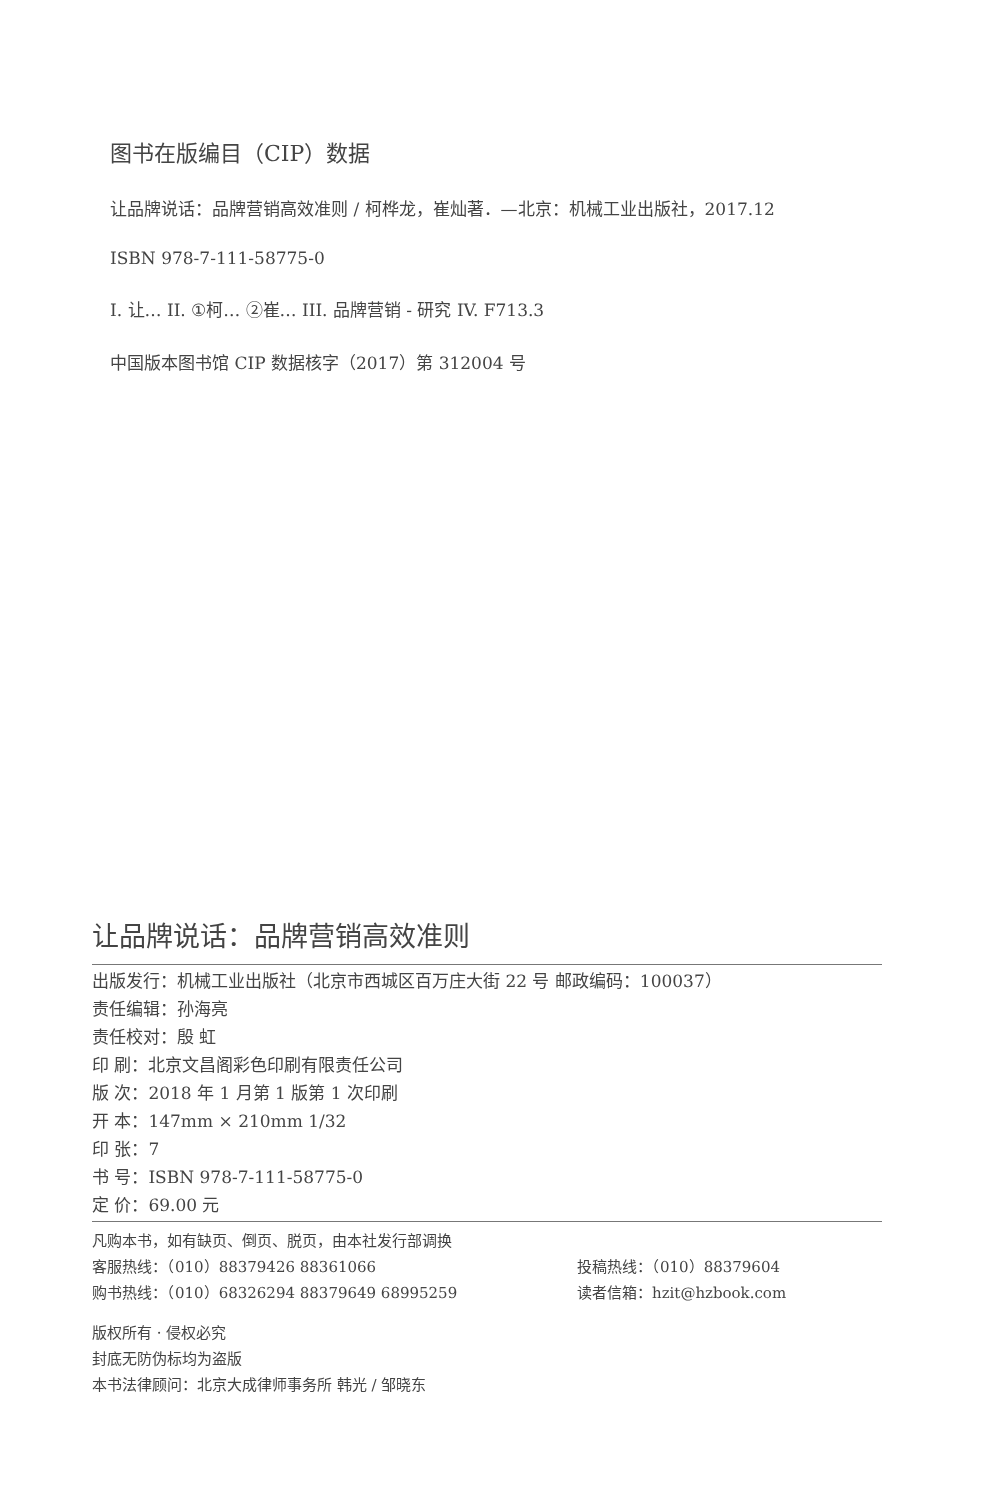图书在版编目（CIP）数据
让品牌说话：品牌营销高效准则 / 柯桦龙，崔灿著．—北京：机械工业出版社，2017.12
ISBN 978-7-111-58775-0
I. 让… II. ①柯… ②崔… III. 品牌营销 - 研究 IV. F713.3
中国版本图书馆 CIP 数据核字（2017）第 312004 号
让品牌说话：品牌营销高效准则
出版发行：机械工业出版社（北京市西城区百万庄大街 22 号 邮政编码：100037）
责任编辑：孙海亮
责任校对：殷 虹
印 刷：北京文昌阁彩色印刷有限责任公司
版 次：2018 年 1 月第 1 版第 1 次印刷
开 本：147mm × 210mm 1/32
印 张：7
书 号：ISBN 978-7-111-58775-0
定 价：69.00 元
凡购本书，如有缺页、倒页、脱页，由本社发行部调换
客服热线：（010）88379426 88361066 投稿热线：（010）88379604
购书热线：（010）68326294 88379649 68995259 读者信箱：hzit@hzbook.com
版权所有 · 侵权必究
封底无防伪标均为盗版
本书法律顾问：北京大成律师事务所 韩光 / 邹晓东